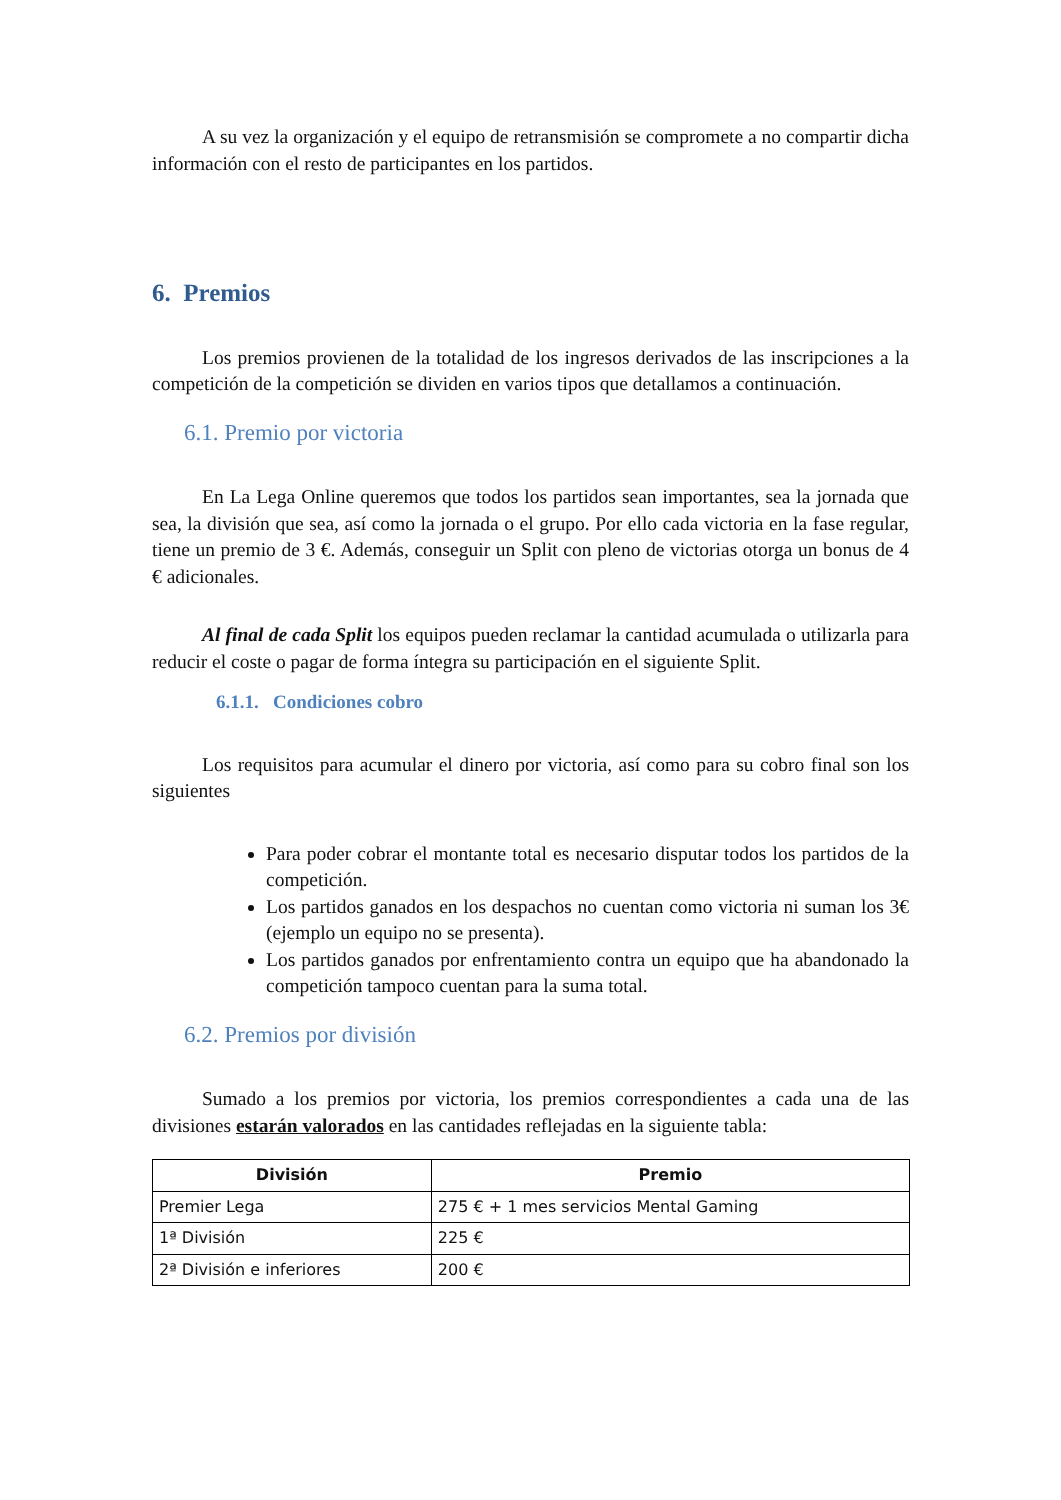A su vez la organización y el equipo de retransmisión se compromete a no compartir dicha información con el resto de participantes en los partidos.
6. Premios
Los premios provienen de la totalidad de los ingresos derivados de las inscripciones a la competición de la competición se dividen en varios tipos que detallamos a continuación.
6.1. Premio por victoria
En La Lega Online queremos que todos los partidos sean importantes, sea la jornada que sea, la división que sea, así como la jornada o el grupo. Por ello cada victoria en la fase regular, tiene un premio de 3 €. Además, conseguir un Split con pleno de victorias otorga un bonus de 4 € adicionales.
Al final de cada Split los equipos pueden reclamar la cantidad acumulada o utilizarla para reducir el coste o pagar de forma íntegra su participación en el siguiente Split.
6.1.1. Condiciones cobro
Los requisitos para acumular el dinero por victoria, así como para su cobro final son los siguientes
Para poder cobrar el montante total es necesario disputar todos los partidos de la competición.
Los partidos ganados en los despachos no cuentan como victoria ni suman los 3€ (ejemplo un equipo no se presenta).
Los partidos ganados por enfrentamiento contra un equipo que ha abandonado la competición tampoco cuentan para la suma total.
6.2. Premios por división
Sumado a los premios por victoria, los premios correspondientes a cada una de las divisiones estarán valorados en las cantidades reflejadas en la siguiente tabla:
| División | Premio |
| --- | --- |
| Premier Lega | 275 € + 1 mes servicios Mental Gaming |
| 1ª División | 225 € |
| 2ª División e inferiores | 200 € |